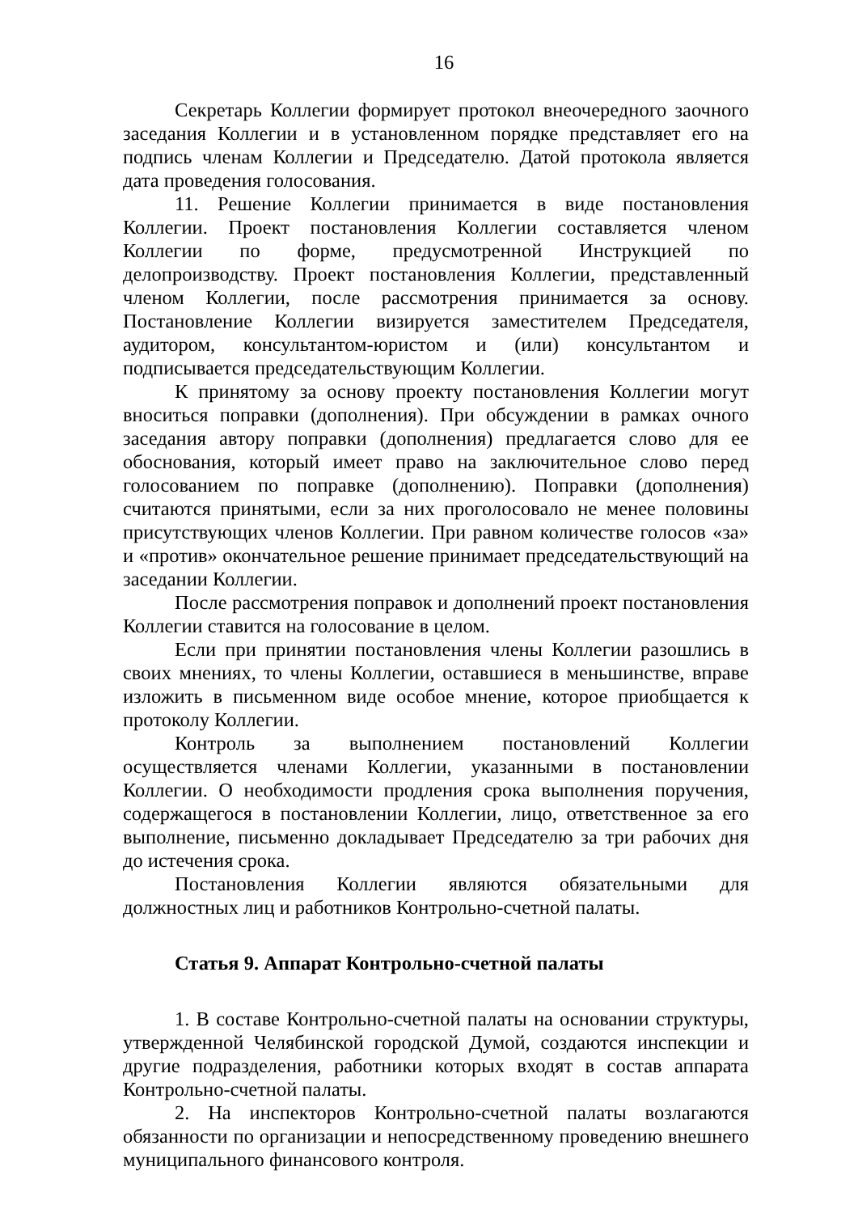16
Секретарь Коллегии формирует протокол внеочередного заочного заседания Коллегии и в установленном порядке представляет его на подпись членам Коллегии и Председателю. Датой протокола является дата проведения голосования.
11. Решение Коллегии принимается в виде постановления Коллегии. Проект постановления Коллегии составляется членом Коллегии по форме, предусмотренной Инструкцией по делопроизводству. Проект постановления Коллегии, представленный членом Коллегии, после рассмотрения принимается за основу. Постановление Коллегии визируется заместителем Председателя, аудитором, консультантом-юристом и (или) консультантом и подписывается председательствующим Коллегии.
К принятому за основу проекту постановления Коллегии могут вноситься поправки (дополнения). При обсуждении в рамках очного заседания автору поправки (дополнения) предлагается слово для ее обоснования, который имеет право на заключительное слово перед голосованием по поправке (дополнению). Поправки (дополнения) считаются принятыми, если за них проголосовало не менее половины присутствующих членов Коллегии. При равном количестве голосов «за» и «против» окончательное решение принимает председательствующий на заседании Коллегии.
После рассмотрения поправок и дополнений проект постановления Коллегии ставится на голосование в целом.
Если при принятии постановления члены Коллегии разошлись в своих мнениях, то члены Коллегии, оставшиеся в меньшинстве, вправе изложить в письменном виде особое мнение, которое приобщается к протоколу Коллегии.
Контроль за выполнением постановлений Коллегии осуществляется членами Коллегии, указанными в постановлении Коллегии. О необходимости продления срока выполнения поручения, содержащегося в постановлении Коллегии, лицо, ответственное за его выполнение, письменно докладывает Председателю за три рабочих дня до истечения срока.
Постановления Коллегии являются обязательными для должностных лиц и работников Контрольно-счетной палаты.
Статья 9. Аппарат Контрольно-счетной палаты
1. В составе Контрольно-счетной палаты на основании структуры, утвержденной Челябинской городской Думой, создаются инспекции и другие подразделения, работники которых входят в состав аппарата Контрольно-счетной палаты.
2. На инспекторов Контрольно-счетной палаты возлагаются обязанности по организации и непосредственному проведению внешнего муниципального финансового контроля.